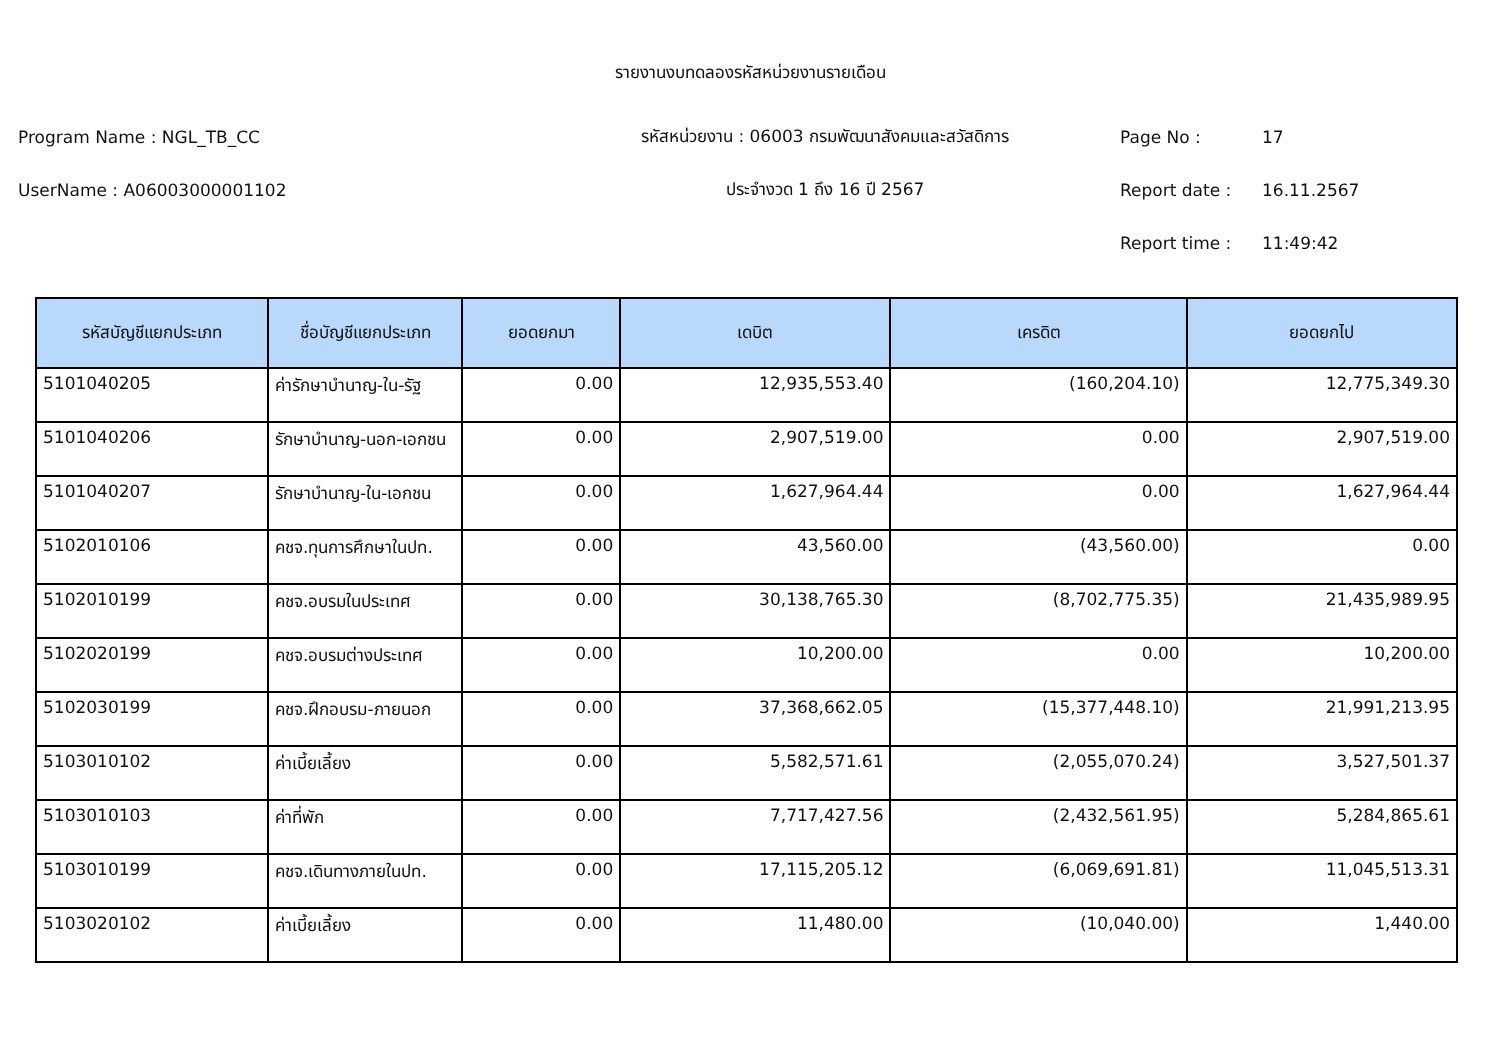รายงานงบทดลองรหัสหน่วยงานรายเดือน
Program Name : NGL_TB_CC รหัสหน่วยงาน : 06003 กรมพัฒนาสังคมและสวัสดิการ Page No : 17
UserName : A06003000001102 ประจำงวด 1 ถึง 16 ปี 2567 Report date : 16.11.2567
Report time : 11:49:42
| รหัสบัญชีแยกประเภท | ชื่อบัญชีแยกประเภท | ยอดยกมา | เดบิต | เครดิต | ยอดยกไป |
| --- | --- | --- | --- | --- | --- |
| 5101040205 | ค่ารักษาบำนาญ-ใน-รัฐ | 0.00 | 12,935,553.40 | (160,204.10) | 12,775,349.30 |
| 5101040206 | รักษาบำนาญ-นอก-เอกชน | 0.00 | 2,907,519.00 | 0.00 | 2,907,519.00 |
| 5101040207 | รักษาบำนาญ-ใน-เอกชน | 0.00 | 1,627,964.44 | 0.00 | 1,627,964.44 |
| 5102010106 | คชจ.ทุนการศึกษาในปท. | 0.00 | 43,560.00 | (43,560.00) | 0.00 |
| 5102010199 | คชจ.อบรมในประเทศ | 0.00 | 30,138,765.30 | (8,702,775.35) | 21,435,989.95 |
| 5102020199 | คชจ.อบรมต่างประเทศ | 0.00 | 10,200.00 | 0.00 | 10,200.00 |
| 5102030199 | คชจ.ฝึกอบรม-ภายนอก | 0.00 | 37,368,662.05 | (15,377,448.10) | 21,991,213.95 |
| 5103010102 | ค่าเบี้ยเลี้ยง | 0.00 | 5,582,571.61 | (2,055,070.24) | 3,527,501.37 |
| 5103010103 | ค่าที่พัก | 0.00 | 7,717,427.56 | (2,432,561.95) | 5,284,865.61 |
| 5103010199 | คชจ.เดินทางภายในปท. | 0.00 | 17,115,205.12 | (6,069,691.81) | 11,045,513.31 |
| 5103020102 | ค่าเบี้ยเลี้ยง | 0.00 | 11,480.00 | (10,040.00) | 1,440.00 |